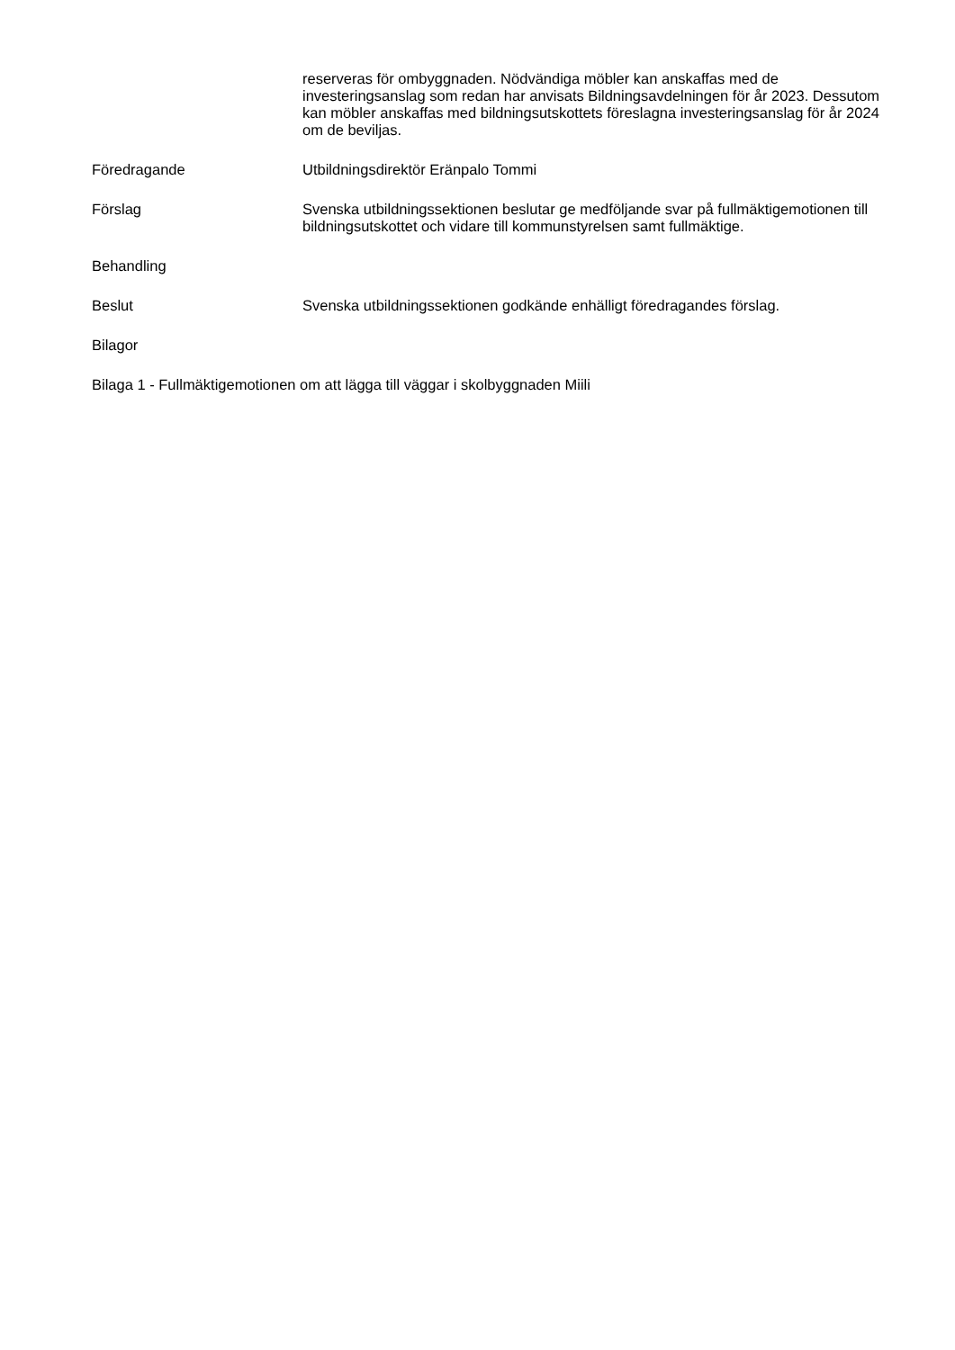reserveras för ombyggnaden. Nödvändiga möbler kan anskaffas med de investeringsanslag som redan har anvisats Bildningsavdelningen för år 2023. Dessutom kan möbler anskaffas med bildningsutskottets föreslagna investeringsanslag för år 2024 om de beviljas.
Föredragande Utbildningsdirektör Eränpalo Tommi
Förslag Svenska utbildningssektionen beslutar ge medföljande svar på fullmäktigemotionen till bildningsutskottet och vidare till kommunstyrelsen samt fullmäktige.
Behandling
Beslut Svenska utbildningssektionen godkände enhälligt föredragandes förslag.
Bilagor
Bilaga 1 - Fullmäktigemotionen om att lägga till väggar i skolbyggnaden Miili